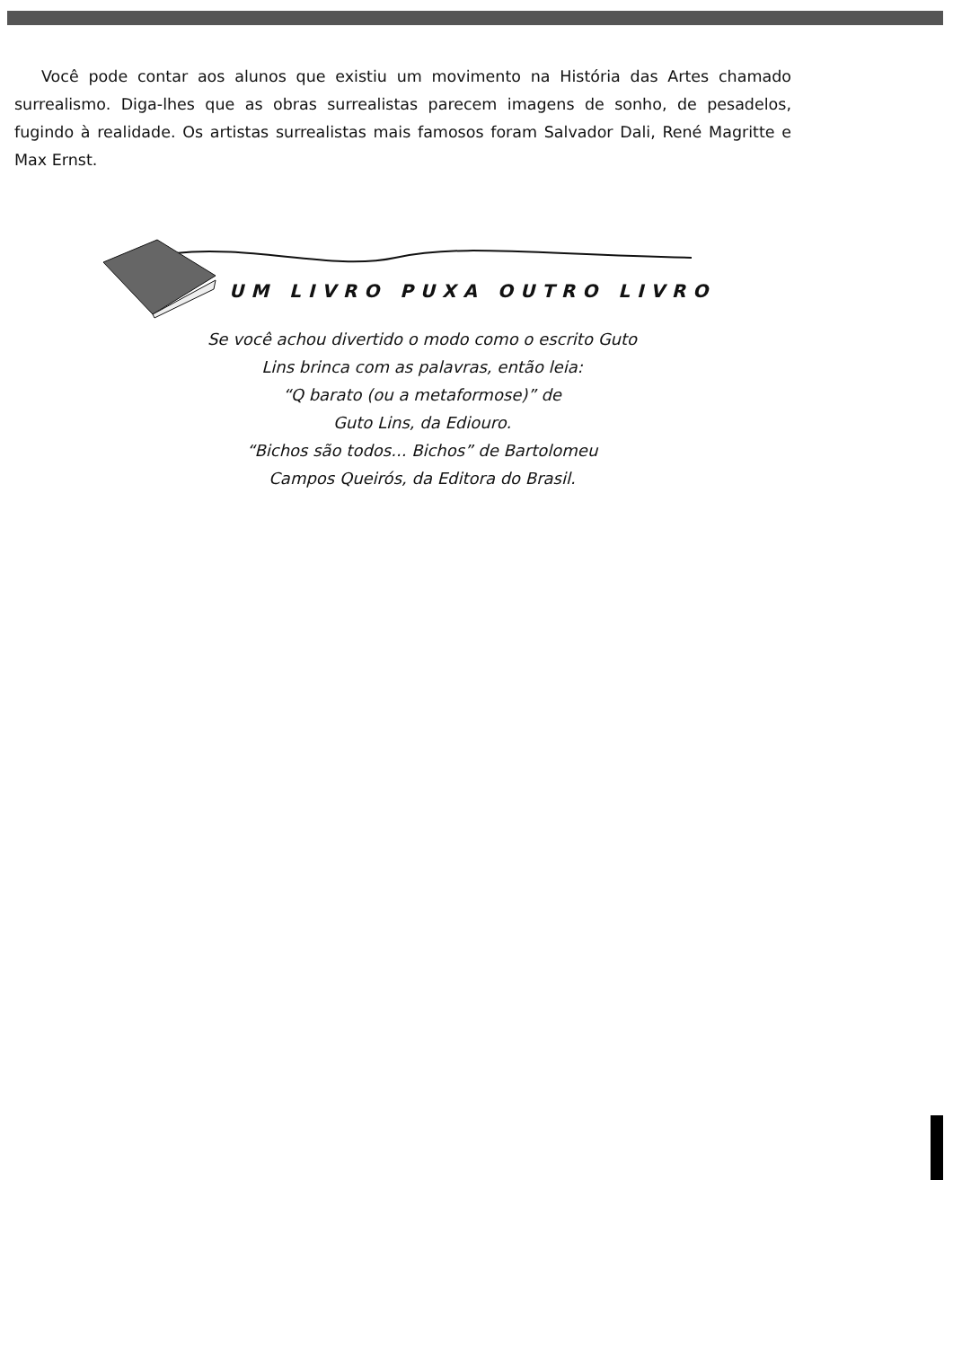Você pode contar aos alunos que existiu um movimento na História das Artes chamado surrealismo. Diga-lhes que as obras surrealistas parecem imagens de sonho, de pesadelos, fugindo à realidade. Os artistas surrealistas mais famosos foram Salvador Dali, René Magritte e Max Ernst.
UM LIVRO PUXA OUTRO LIVRO
Se você achou divertido o modo como o escrito Guto
Lins brinca com as palavras, então leia:
“Q barato (ou a metaformose)” de
Guto Lins, da Ediouro.
“Bichos são todos... Bichos” de Bartolomeu
Campos Queirós, da Editora do Brasil.